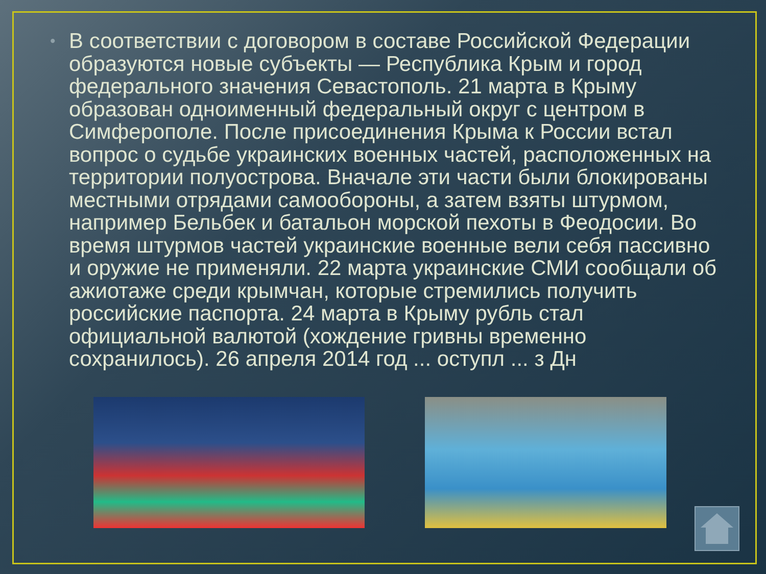• В соответствии с договором в составе Российской Федерации образуются новые субъекты — Республика Крым и город федерального значения Севастополь. 21 марта в Крыму образован одноименный федеральный округ с центром в Симферополе. После присоединения Крыма к России встал вопрос о судьбе украинских военных частей, расположенных на территории полуострова. Вначале эти части были блокированы местными отрядами самообороны, а затем взяты штурмом, например Бельбек и батальон морской пехоты в Феодосии. Во время штурмов частей украинские военные вели себя пассивно и оружие не применяли. 22 марта украинские СМИ сообщали об ажиотаже среди крымчан, которые стремились получить российские паспорта. 24 марта в Крыму рубль стал официальной валютой (хождение гривны временно сохранилось). 26 апреля 2014 год ... оступл ... з Дн